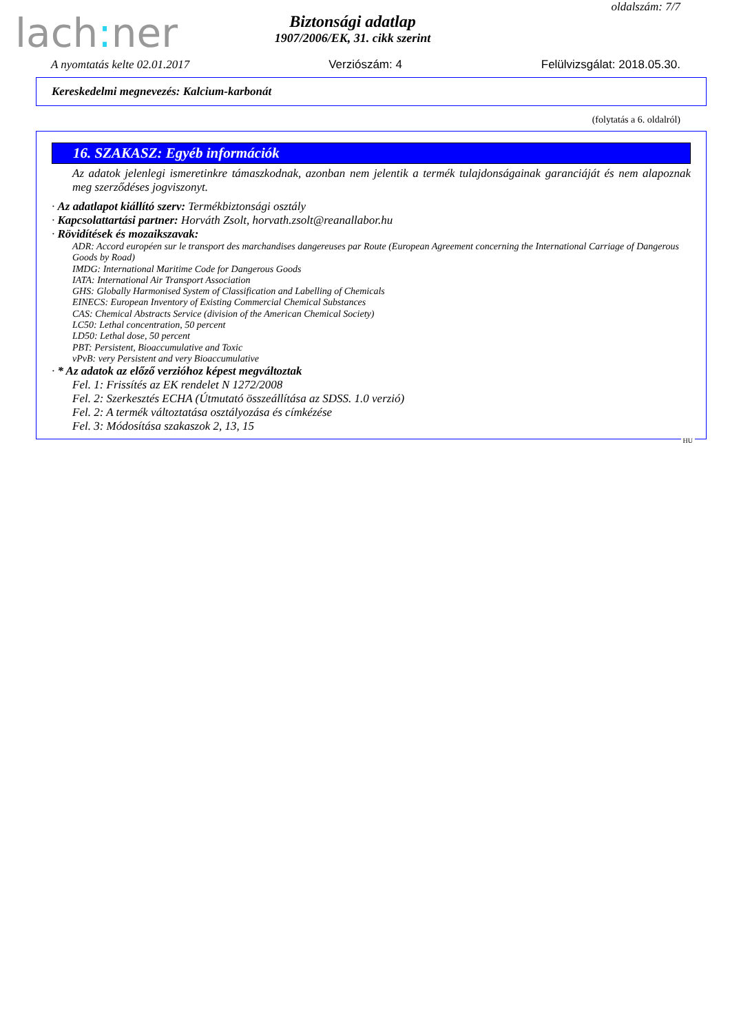oldalszám: 7/7
lach: ner
Biztonsági adatlap
1907/2006/EK, 31. cikk szerint
A nyomtatás kelte 02.01.2017 Verziószám: 4 Felülvizsgálat: 2018.05.30.
Kereskedelmi megnevezés: Kalcium-karbonát
(folytatás a 6. oldalról)
16. SZAKASZ: Egyéb információk
Az adatok jelenlegi ismeretinkre támaszkodnak, azonban nem jelentik a termék tulajdonságainak garanciáját és nem alapoznak meg szerződéses jogviszonyt.
· Az adatlapot kiállító szerv: Termékbiztonsági osztály
· Kapcsolattartási partner: Horváth Zsolt, horvath.zsolt@reanallabor.hu
· Rövidítések és mozaikszavak:
ADR: Accord européen sur le transport des marchandises dangereuses par Route (European Agreement concerning the International Carriage of Dangerous Goods by Road)
IMDG: International Maritime Code for Dangerous Goods
IATA: International Air Transport Association
GHS: Globally Harmonised System of Classification and Labelling of Chemicals
EINECS: European Inventory of Existing Commercial Chemical Substances
CAS: Chemical Abstracts Service (division of the American Chemical Society)
LC50: Lethal concentration, 50 percent
LD50: Lethal dose, 50 percent
PBT: Persistent, Bioaccumulative and Toxic
vPvB: very Persistent and very Bioaccumulative
· * Az adatok az előző verzióhoz képest megváltoztak
Fel. 1: Frissítés az EK rendelet N 1272/2008
Fel. 2: Szerkesztés ECHA (Útmutató összeállítása az SDSS. 1.0 verzió)
Fel. 2: A termék változtatása osztályozása és címkézése
Fel. 3: Módosítása szakaszok 2, 13, 15
HU